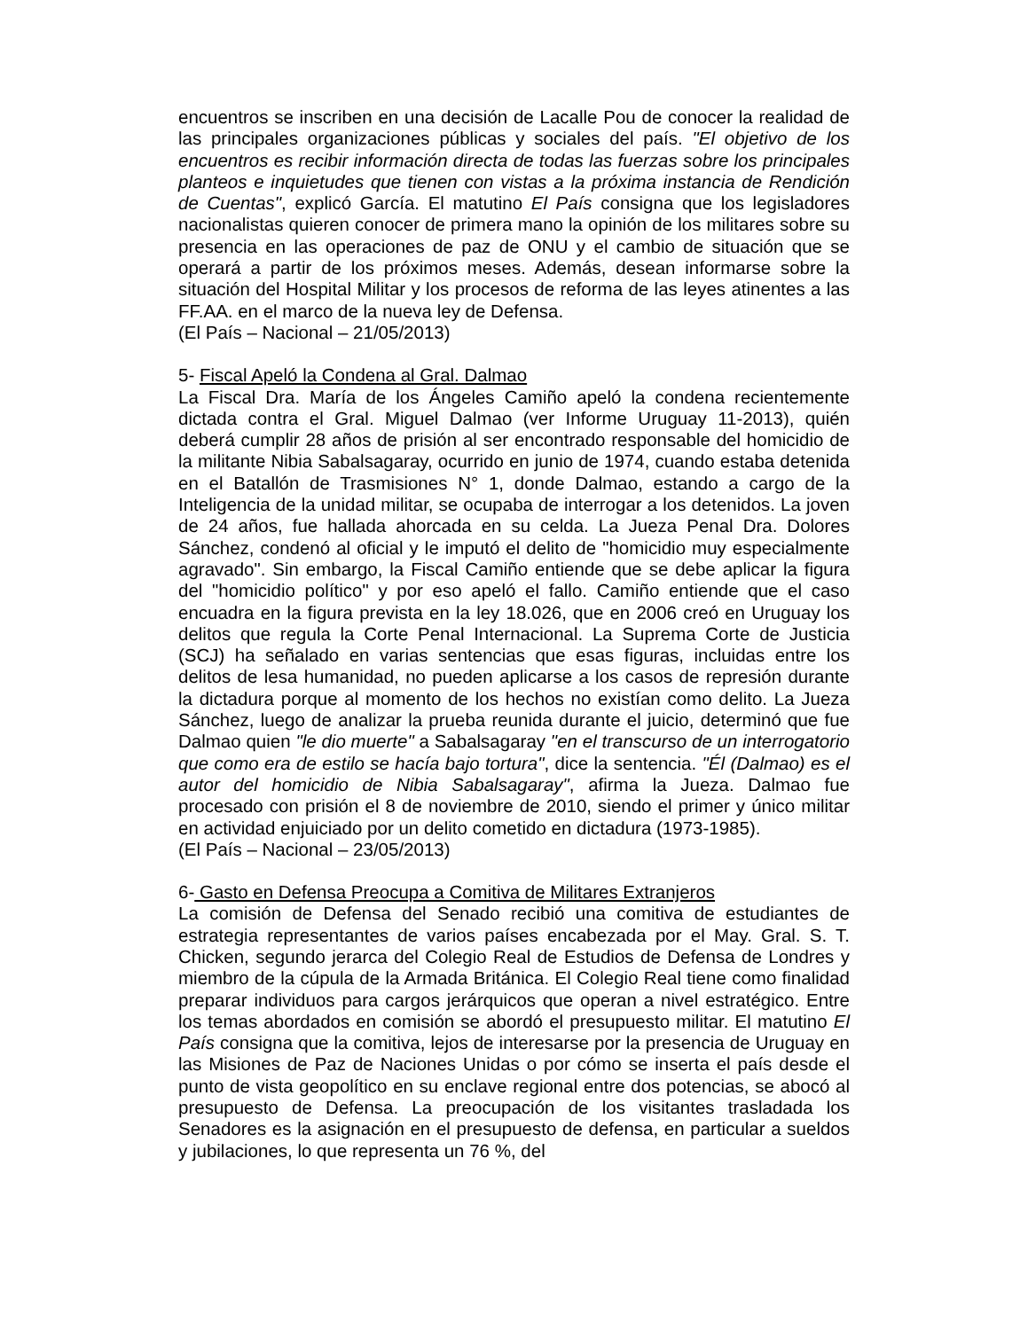encuentros se inscriben en una decisión de Lacalle Pou de conocer la realidad de las principales organizaciones públicas y sociales del país. "El objetivo de los encuentros es recibir información directa de todas las fuerzas sobre los principales planteos e inquietudes que tienen con vistas a la próxima instancia de Rendición de Cuentas", explicó García. El matutino El País consigna que los legisladores nacionalistas quieren conocer de primera mano la opinión de los militares sobre su presencia en las operaciones de paz de ONU y el cambio de situación que se operará a partir de los próximos meses. Además, desean informarse sobre la situación del Hospital Militar y los procesos de reforma de las leyes atinentes a las FF.AA. en el marco de la nueva ley de Defensa.
(El País – Nacional – 21/05/2013)
5- Fiscal Apeló la Condena al Gral. Dalmao
La Fiscal Dra. María de los Ángeles Camiño apeló la condena recientemente dictada contra el Gral. Miguel Dalmao (ver Informe Uruguay 11-2013), quién deberá cumplir 28 años de prisión al ser encontrado responsable del homicidio de la militante Nibia Sabalsagaray, ocurrido en junio de 1974, cuando estaba detenida en el Batallón de Trasmisiones N° 1, donde Dalmao, estando a cargo de la Inteligencia de la unidad militar, se ocupaba de interrogar a los detenidos. La joven de 24 años, fue hallada ahorcada en su celda. La Jueza Penal Dra. Dolores Sánchez, condenó al oficial y le imputó el delito de "homicidio muy especialmente agravado". Sin embargo, la Fiscal Camiño entiende que se debe aplicar la figura del "homicidio político" y por eso apeló el fallo. Camiño entiende que el caso encuadra en la figura prevista en la ley 18.026, que en 2006 creó en Uruguay los delitos que regula la Corte Penal Internacional. La Suprema Corte de Justicia (SCJ) ha señalado en varias sentencias que esas figuras, incluidas entre los delitos de lesa humanidad, no pueden aplicarse a los casos de represión durante la dictadura porque al momento de los hechos no existían como delito. La Jueza Sánchez, luego de analizar la prueba reunida durante el juicio, determinó que fue Dalmao quien "le dio muerte" a Sabalsagaray "en el transcurso de un interrogatorio que como era de estilo se hacía bajo tortura", dice la sentencia. "Él (Dalmao) es el autor del homicidio de Nibia Sabalsagaray", afirma la Jueza. Dalmao fue procesado con prisión el 8 de noviembre de 2010, siendo el primer y único militar en actividad enjuiciado por un delito cometido en dictadura (1973-1985).
(El País – Nacional – 23/05/2013)
6- Gasto en Defensa Preocupa a Comitiva de Militares Extranjeros
La comisión de Defensa del Senado recibió una comitiva de estudiantes de estrategia representantes de varios países encabezada por el May. Gral. S. T. Chicken, segundo jerarca del Colegio Real de Estudios de Defensa de Londres y miembro de la cúpula de la Armada Británica. El Colegio Real tiene como finalidad preparar individuos para cargos jerárquicos que operan a nivel estratégico. Entre los temas abordados en comisión se abordó el presupuesto militar. El matutino El País consigna que la comitiva, lejos de interesarse por la presencia de Uruguay en las Misiones de Paz de Naciones Unidas o por cómo se inserta el país desde el punto de vista geopolítico en su enclave regional entre dos potencias, se abocó al presupuesto de Defensa. La preocupación de los visitantes trasladada los Senadores es la asignación en el presupuesto de defensa, en particular a sueldos y jubilaciones, lo que representa un 76 %, del